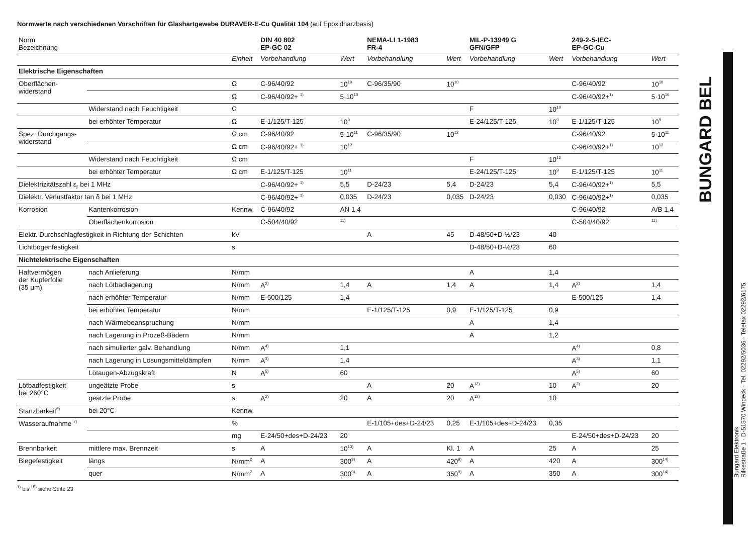Normwerte nach verschiedenen Vorschriften für Glashartgewebe DURAVER-E-Cu Qualität 104 (auf Epoxidharzbasis)
| Norm Bezeichnung | | | DIN 40 802 EP-GC 02 | | NEMA-LI 1-1983 FR-4 | | MIL-P-13949 G GFN/GFP | | 249-2-5-IEC- EP-GC-Cu | |
| --- | --- | --- | --- | --- | --- | --- | --- | --- | --- | --- |
| | | Einheit | Vorbehandlung | Wert | Vorbehandlung | Wert | Vorbehandlung | Wert | Vorbehandlung | Wert |
| Elektrische Eigenschaften | | | | | | | | | | |
| Oberflächen- widerstand | | Ω | C-96/40/92 | 10<sup>10</sup> | C-96/35/90 | 10<sup>10</sup> | | | C-96/40/92 | 10<sup>10</sup> |
| | | Ω | C-96/40/92+ <sup>1)</sup> | 5·10<sup>10</sup> | | | | | C-96/40/92+<sup>1)</sup> | 5·10<sup>10</sup> |
| | Widerstand nach Feuchtigkeit | Ω | | | | | F | 10<sup>10</sup> | | |
| | bei erhöhter Temperatur | Ω | E-1/125/T-125 | 10<sup>9</sup> | | | E-24/125/T-125 | 10<sup>9</sup> | E-1/125/T-125 | 10<sup>9</sup> |
| Spez. Durchgangs- widerstand | | Ω cm | C-96/40/92 | 5·10<sup>11</sup> | C-96/35/90 | 10<sup>12</sup> | | | C-96/40/92 | 5·10<sup>11</sup> |
| | | Ω cm | C-96/40/92+ <sup>1)</sup> | 10<sup>12</sup> | | | | | C-96/40/92+<sup>1)</sup> | 10<sup>12</sup> |
| | Widerstand nach Feuchtigkeit | Ω cm | | | | | F | 10<sup>12</sup> | | |
| | bei erhöhter Temperatur | Ω cm | E-1/125/T-125 | 10<sup>11</sup> | | | E-24/125/T-125 | 10<sup>9</sup> | E-1/125/T-125 | 10<sup>11</sup> |
| Dielektrizitätszahl ε<sub>r</sub> bei 1 MHz | | | C-96/40/92+ <sup>1)</sup> | 5,5 | D-24/23 | 5,4 | D-24/23 | 5,4 | C-96/40/92+<sup>1)</sup> | 5,5 |
| Dielektr. Verlustfaktor tan δ bei 1 MHz | | | C-96/40/92+ <sup>1)</sup> | 0,035 | D-24/23 | 0,035 | D-24/23 | 0,030 | C-96/40/92+<sup>1)</sup> | 0,035 |
| Korrosion | Kantenkorrosion | Kennw. | C-96/40/92 | AN 1,4 | | | | | C-96/40/92 | A/B 1,4 |
| | Oberflächenkorrosion | | C-504/40/92 | <sup>11)</sup> | | | | | C-504/40/92 | <sup>11)</sup> |
| Elektr. Durchschlagfestigkeit in Richtung der Schichten | | kV | | | A | 45 | D-48/50+D-½/23 | 40 | | |
| Lichtbogenfestigkeit | | s | | | | | D-48/50+D-½/23 | 60 | | |
| Nichtelektrische Eigenschaften | | | | | | | | | | |
| Haftvermögen der Kupferfolie (35 μm) | nach Anlieferung | N/mm | | | | | A | 1,4 | | |
| | nach Lötbadlagerung | N/mm | A<sup>2)</sup> | 1,4 | A | 1,4 | A | 1,4 | A<sup>2)</sup> | 1,4 |
| | nach erhöhter Temperatur | N/mm | E-500/125 | 1,4 | | | | | E-500/125 | 1,4 |
| | bei erhöhter Temperatur | N/mm | | | E-1/125/T-125 | 0,9 | E-1/125/T-125 | 0,9 | | |
| | nach Wärmebeanspruchung | N/mm | | | | | A | 1,4 | | |
| | nach Lagerung in Prozeß-Bädern | N/mm | | | | | A | 1,2 | | |
| | nach simulierter galv. Behandlung | N/mm | A<sup>4)</sup> | 1,1 | | | | | A<sup>4)</sup> | 0,8 |
| | nach Lagerung in Lösungsmitteldämpfen | N/mm | A<sup>3)</sup> | 1,4 | | | | | A<sup>3)</sup> | 1,1 |
| | Lötaugen-Abzugskraft | N | A<sup>5)</sup> | 60 | | | | | A<sup>5)</sup> | 60 |
| Lötbadfestigkeit bei 260°C | ungeätzte Probe | s | | | A | 20 | A<sup>12)</sup> | 10 | A<sup>2)</sup> | 20 |
| | geätzte Probe | s | A<sup>2)</sup> | 20 | A | 20 | A<sup>12)</sup> | 10 | | |
| Stanzbarkeit<sup>6)</sup> | bei 20°C | Kennw. | | | | | | | | |
| Wasseraufnahme <sup>7)</sup> | | % | | | E-1/105+des+D-24/23 | 0,25 | E-1/105+des+D-24/23 | 0,35 | | |
| | | mg | E-24/50+des+D-24/23 | 20 | | | | | E-24/50+des+D-24/23 | 20 |
| Brennbarkeit | mittlere max. Brennzeit | s | A | 10<sup>13)</sup> | A | Kl. 1 | A | 25 | A | 25 |
| Biegefestigkeit | längs | N/mm<sup>2</sup> | A | 300<sup>9)</sup> | A | 420<sup>9)</sup> | A | 420 | A | 300<sup>14)</sup> |
| | quer | N/mm<sup>2</sup> | A | 300<sup>9)</sup> | A | 350<sup>9)</sup> | A | 350 | A | 300<sup>14)</sup> |
<sup>1)</sup> bis <sup>15)</sup> siehe Seite 23
BUNGARD BEL
Bungard Elektronik
Rilkestraße 1 · D-51570 Windeck · Tel. 02292/5036 · Telefax 02292/6175